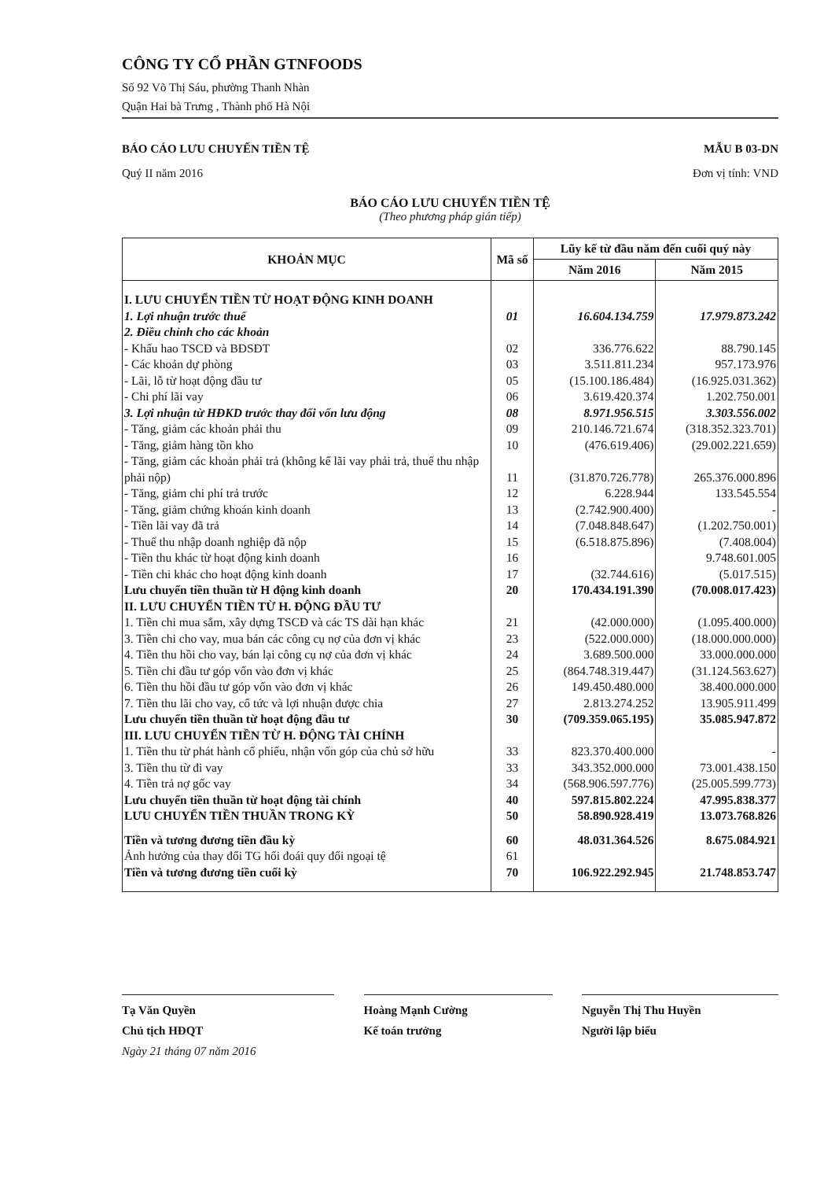CÔNG TY CỔ PHẦN GTNFOODS
Số 92 Võ Thị Sáu, phường Thanh Nhàn
Quận Hai bà Trưng , Thành phố Hà Nội
BÁO CÁO LƯU CHUYỂN TIỀN TỆ
Quý II năm 2016
MẪU B 03-DN
Đơn vị tính: VND
BÁO CÁO LƯU CHUYỂN TIỀN TỆ
(Theo phương pháp gián tiếp)
| KHOẢN MỤC | Mã số | Lũy kế từ đầu năm đến cuối quý này | |
| --- | --- | --- | --- |
| | | Năm 2016 | Năm 2015 |
| I. LƯU CHUYỂN TIỀN TỪ HOẠT ĐỘNG KINH DOANH | | | |
| 1. Lợi nhuận trước thuế | 01 | 16.604.134.759 | 17.979.873.242 |
| 2. Điều chỉnh cho các khoản | | | |
| - Khấu hao TSCĐ và BĐSĐT | 02 | 336.776.622 | 88.790.145 |
| - Các khoản dự phòng | 03 | 3.511.811.234 | 957.173.976 |
| - Lãi, lỗ từ hoạt động đầu tư | 05 | (15.100.186.484) | (16.925.031.362) |
| - Chi phí lãi vay | 06 | 3.619.420.374 | 1.202.750.001 |
| 3. Lợi nhuận từ HĐKD trước thay đổi vốn lưu động | 08 | 8.971.956.515 | 3.303.556.002 |
| - Tăng, giảm các khoản phải thu | 09 | 210.146.721.674 | (318.352.323.701) |
| - Tăng, giảm hàng tồn kho | 10 | (476.619.406) | (29.002.221.659) |
| - Tăng, giảm các khoản phải trả (không kể lãi vay phải trả, thuế thu nhập phải nộp) | 11 | (31.870.726.778) | 265.376.000.896 |
| - Tăng, giảm chi phí trả trước | 12 | 6.228.944 | 133.545.554 |
| - Tăng, giảm chứng khoán kinh doanh | 13 | (2.742.900.400) | - |
| - Tiền lãi vay đã trả | 14 | (7.048.848.647) | (1.202.750.001) |
| - Thuế thu nhập doanh nghiệp đã nộp | 15 | (6.518.875.896) | (7.408.004) |
| - Tiền thu khác từ hoạt động kinh doanh | 16 | | 9.748.601.005 |
| - Tiền chi khác cho hoạt động kinh doanh | 17 | (32.744.616) | (5.017.515) |
| Lưu chuyển tiền thuần từ H động kinh doanh | 20 | 170.434.191.390 | (70.008.017.423) |
| II. LƯU CHUYỂN TIỀN TỪ H. ĐỘNG ĐẦU TƯ | | | |
| 1. Tiền chi mua sắm, xây dựng TSCĐ và các TS dài hạn khác | 21 | (42.000.000) | (1.095.400.000) |
| 3. Tiền chi cho vay, mua bán các công cụ nợ của đơn vị khác | 23 | (522.000.000) | (18.000.000.000) |
| 4. Tiền thu hồi cho vay, bán lại công cụ nợ của đơn vị khác | 24 | 3.689.500.000 | 33.000.000.000 |
| 5. Tiền chi đầu tư góp vốn vào đơn vị khác | 25 | (864.748.319.447) | (31.124.563.627) |
| 6. Tiền thu hồi đầu tư góp vốn vào đơn vị khác | 26 | 149.450.480.000 | 38.400.000.000 |
| 7. Tiền thu lãi cho vay, cổ tức và lợi nhuận được chia | 27 | 2.813.274.252 | 13.905.911.499 |
| Lưu chuyển tiền thuần từ hoạt động đầu tư | 30 | (709.359.065.195) | 35.085.947.872 |
| III. LƯU CHUYỂN TIỀN TỪ H. ĐỘNG TÀI CHÍNH | | | |
| 1. Tiền thu từ phát hành cổ phiếu, nhận vốn góp của chủ sở hữu | 33 | 823.370.400.000 | - |
| 3. Tiền thu từ đi vay | 33 | 343.352.000.000 | 73.001.438.150 |
| 4. Tiền trả nợ gốc vay | 34 | (568.906.597.776) | (25.005.599.773) |
| Lưu chuyển tiền thuần từ hoạt động tài chính | 40 | 597.815.802.224 | 47.995.838.377 |
| LƯU CHUYỂN TIỀN THUẦN TRONG KỲ | 50 | 58.890.928.419 | 13.073.768.826 |
| Tiền và tương đương tiền đầu kỳ | 60 | 48.031.364.526 | 8.675.084.921 |
| Ảnh hưởng của thay đổi TG hối đoái quy đổi ngoại tệ | 61 | | |
| Tiền và tương đương tiền cuối kỳ | 70 | 106.922.292.945 | 21.748.853.747 |
Tạ Văn Quyền
Chủ tịch HĐQT
Ngày 21 tháng 07 năm 2016
Hoàng Mạnh Cường
Kế toán trưởng
Nguyễn Thị Thu Huyền
Người lập biểu